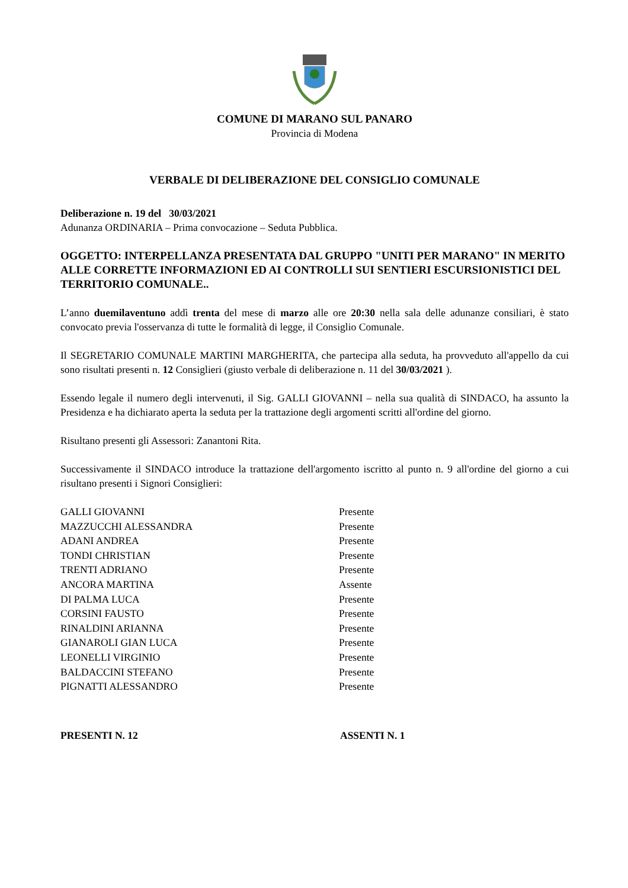COMUNE DI MARANO SUL PANARO
Provincia di Modena
VERBALE DI DELIBERAZIONE DEL CONSIGLIO COMUNALE
Deliberazione n. 19 del 30/03/2021
Adunanza ORDINARIA – Prima convocazione – Seduta Pubblica.
OGGETTO: INTERPELLANZA PRESENTATA DAL GRUPPO "UNITI PER MARANO" IN MERITO ALLE CORRETTE INFORMAZIONI ED AI CONTROLLI SUI SENTIERI ESCURSIONISTICI DEL TERRITORIO COMUNALE..
L’anno duemilaventuno addì trenta del mese di marzo alle ore 20:30 nella sala delle adunanze consiliari, è stato convocato previa l'osservanza di tutte le formalità di legge, il Consiglio Comunale.
Il SEGRETARIO COMUNALE MARTINI MARGHERITA, che partecipa alla seduta, ha provveduto all'appello da cui sono risultati presenti n. 12 Consiglieri (giusto verbale di deliberazione n. 11 del 30/03/2021 ).
Essendo legale il numero degli intervenuti, il Sig. GALLI GIOVANNI – nella sua qualità di SINDACO, ha assunto la Presidenza e ha dichiarato aperta la seduta per la trattazione degli argomenti scritti all'ordine del giorno.
Risultano presenti gli Assessori: Zanantoni Rita.
Successivamente il SINDACO introduce la trattazione dell'argomento iscritto al punto n. 9 all'ordine del giorno a cui risultano presenti i Signori Consiglieri:
| GALLI GIOVANNI | Presente |
| MAZZUCCHI ALESSANDRA | Presente |
| ADANI ANDREA | Presente |
| TONDI CHRISTIAN | Presente |
| TRENTI ADRIANO | Presente |
| ANCORA MARTINA | Assente |
| DI PALMA LUCA | Presente |
| CORSINI FAUSTO | Presente |
| RINALDINI ARIANNA | Presente |
| GIANAROLI GIAN LUCA | Presente |
| LEONELLI VIRGINIO | Presente |
| BALDACCINI STEFANO | Presente |
| PIGNATTI ALESSANDRO | Presente |
| PRESENTI N. 12 | ASSENTI N. 1 |